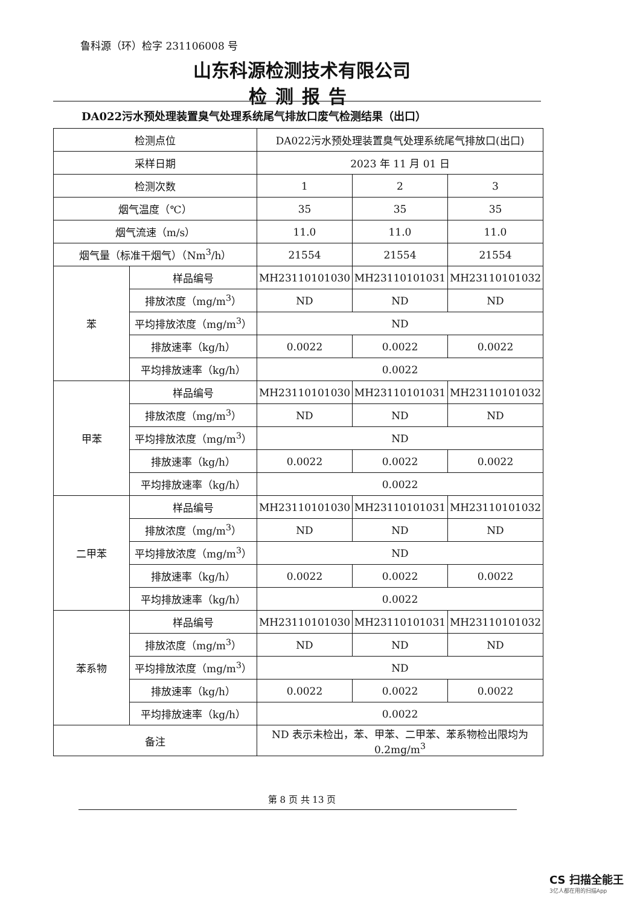鲁科源（环）检字 231106008 号
山东科源检测技术有限公司
检测报告
DA022污水预处理装置臭气处理系统尾气排放口废气检测结果（出口）
| 检测点位 | | DA022污水预处理装置臭气处理系统尾气排放口(出口) | | |
| 采样日期 | | 2023 年 11 月 01 日 | | |
| 检测次数 | | 1 | 2 | 3 |
| 烟气温度（℃） | | 35 | 35 | 35 |
| 烟气流速（m/s） | | 11.0 | 11.0 | 11.0 |
| 烟气量（标准干烟气）（Nm<sup>3</sup>/h） | | 21554 | 21554 | 21554 |
| 苯 | 样品编号 | MH23110101030 | MH23110101031 | MH23110101032 |
| | 排放浓度（mg/m<sup>3</sup>） | ND | ND | ND |
| | 平均排放浓度（mg/m<sup>3</sup>） | ND | | |
| | 排放速率（kg/h） | 0.0022 | 0.0022 | 0.0022 |
| | 平均排放速率（kg/h） | 0.0022 | | |
| 甲苯 | 样品编号 | MH23110101030 | MH23110101031 | MH23110101032 |
| | 排放浓度（mg/m<sup>3</sup>） | ND | ND | ND |
| | 平均排放浓度（mg/m<sup>3</sup>） | ND | | |
| | 排放速率（kg/h） | 0.0022 | 0.0022 | 0.0022 |
| | 平均排放速率（kg/h） | 0.0022 | | |
| 二甲苯 | 样品编号 | MH23110101030 | MH23110101031 | MH23110101032 |
| | 排放浓度（mg/m<sup>3</sup>） | ND | ND | ND |
| | 平均排放浓度（mg/m<sup>3</sup>） | ND | | |
| | 排放速率（kg/h） | 0.0022 | 0.0022 | 0.0022 |
| | 平均排放速率（kg/h） | 0.0022 | | |
| 苯系物 | 样品编号 | MH23110101030 | MH23110101031 | MH23110101032 |
| | 排放浓度（mg/m<sup>3</sup>） | ND | ND | ND |
| | 平均排放浓度（mg/m<sup>3</sup>） | ND | | |
| | 排放速率（kg/h） | 0.0022 | 0.0022 | 0.0022 |
| | 平均排放速率（kg/h） | 0.0022 | | |
| 备注 | | ND 表示未检出，苯、甲苯、二甲苯、苯系物检出限均为 0.2mg/m<sup>3</sup> | | |
第 8 页 共 13 页
CS 扫描全能王
3亿人都在用的扫描App